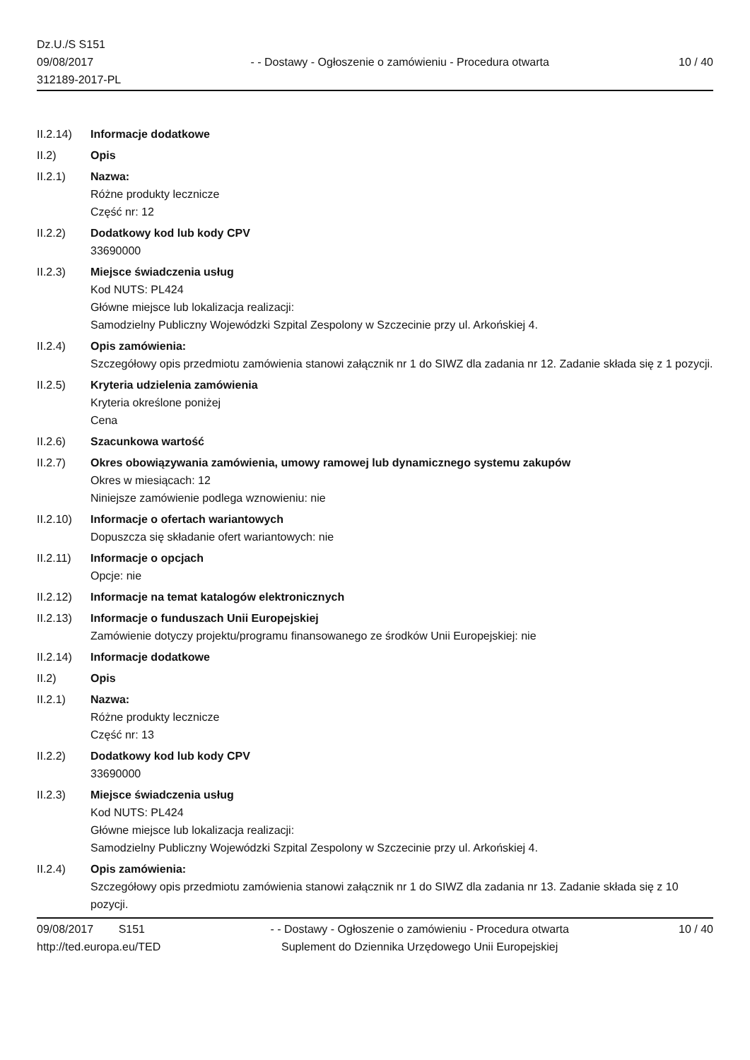Dz.U./S S151
09/08/2017
312189-2017-PL
- - Dostawy - Ogłoszenie o zamówieniu - Procedura otwarta
10 / 40
II.2.14)
Informacje dodatkowe
II.2) Opis
II.2.1) Nazwa:
Różne produkty lecznicze
Część nr: 12
II.2.2) Dodatkowy kod lub kody CPV
33690000
II.2.3) Miejsce świadczenia usług
Kod NUTS: PL424
Główne miejsce lub lokalizacja realizacji:
Samodzielny Publiczny Wojewódzki Szpital Zespolony w Szczecinie przy ul. Arkońskiej 4.
II.2.4) Opis zamówienia:
Szczegółowy opis przedmiotu zamówienia stanowi załącznik nr 1 do SIWZ dla zadania nr 12. Zadanie składa się z 1 pozycji.
II.2.5) Kryteria udzielenia zamówienia
Kryteria określone poniżej
Cena
II.2.6) Szacunkowa wartość
II.2.7) Okres obowiązywania zamówienia, umowy ramowej lub dynamicznego systemu zakupów
Okres w miesiącach: 12
Niniejsze zamówienie podlega wznowieniu: nie
II.2.10)
Informacje o ofertach wariantowych
Dopuszcza się składanie ofert wariantowych: nie
II.2.11)
Informacje o opcjach
Opcje: nie
II.2.12)
Informacje na temat katalogów elektronicznych
II.2.13)
Informacje o funduszach Unii Europejskiej
Zamówienie dotyczy projektu/programu finansowanego ze środków Unii Europejskiej: nie
II.2.14)
Informacje dodatkowe
II.2) Opis
II.2.1) Nazwa:
Różne produkty lecznicze
Część nr: 13
II.2.2) Dodatkowy kod lub kody CPV
33690000
II.2.3) Miejsce świadczenia usług
Kod NUTS: PL424
Główne miejsce lub lokalizacja realizacji:
Samodzielny Publiczny Wojewódzki Szpital Zespolony w Szczecinie przy ul. Arkońskiej 4.
II.2.4) Opis zamówienia:
Szczegółowy opis przedmiotu zamówienia stanowi załącznik nr 1 do SIWZ dla zadania nr 13. Zadanie składa się z 10 pozycji.
09/08/2017 S151
http://ted.europa.eu/TED
- - Dostawy - Ogłoszenie o zamówieniu - Procedura otwarta
Suplement do Dziennika Urzędowego Unii Europejskiej
10 / 40